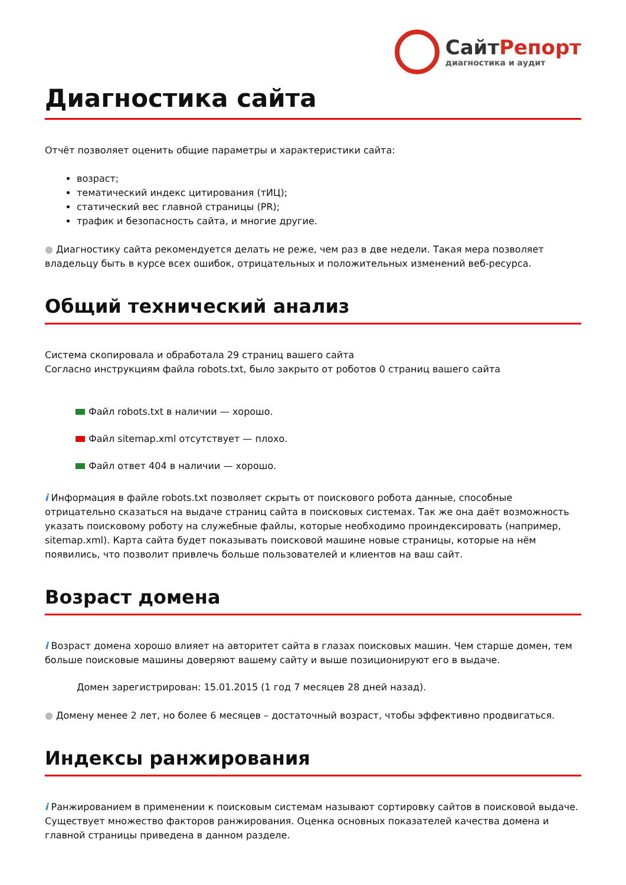СайтРепорт
диагностика и аудит
Диагностика сайта
Отчёт позволяет оценить общие параметры и характеристики сайта:
возраст;
тематический индекс цитирования (тИЦ);
статический вес главной страницы (PR);
трафик и безопасность сайта, и многие другие.
● Диагностику сайта рекомендуется делать не реже, чем раз в две недели. Такая мера позволяет владельцу быть в курсе всех ошибок, отрицательных и положительных изменений веб-ресурса.
Общий технический анализ
Система скопировала и обработала 29 страниц вашего сайта
Согласно инструкциям файла robots.txt, было закрыто от роботов 0 страниц вашего сайта
Файл robots.txt в наличии — хорошо.
Файл sitemap.xml отсутствует — плохо.
Файл ответ 404 в наличии — хорошо.
i Информация в файле robots.txt позволяет скрыть от поискового робота данные, способные отрицательно сказаться на выдаче страниц сайта в поисковых системах. Так же она даёт возможность указать поисковому роботу на служебные файлы, которые необходимо проиндексировать (например, sitemap.xml). Карта сайта будет показывать поисковой машине новые страницы, которые на нём появились, что позволит привлечь больше пользователей и клиентов на ваш сайт.
Возраст домена
i Возраст домена хорошо влияет на авторитет сайта в глазах поисковых машин. Чем старше домен, тем больше поисковые машины доверяют вашему сайту и выше позиционируют его в выдаче.
Домен зарегистрирован: 15.01.2015 (1 год 7 месяцев 28 дней назад).
● Домену менее 2 лет, но более 6 месяцев – достаточный возраст, чтобы эффективно продвигаться.
Индексы ранжирования
i Ранжированием в применении к поисковым системам называют сортировку сайтов в поисковой выдаче. Существует множество факторов ранжирования. Оценка основных показателей качества домена и главной страницы приведена в данном разделе.